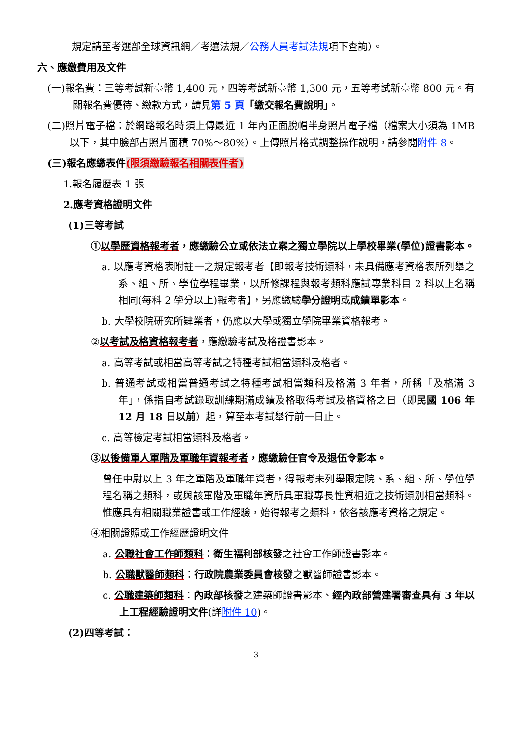規定請至考選部全球資訊網／考選法規／公務人員考試法規項下查詢）。
六、應繳費用及文件
(一)報名費：三等考試新臺幣 1,400 元，四等考試新臺幣 1,300 元，五等考試新臺幣 800 元。有關報名費優待、繳款方式，請見第 5 頁「繳交報名費說明」。
(二)照片電子檔：於網路報名時須上傳最近 1 年內正面脫帽半身照片電子檔（檔案大小須為 1MB 以下，其中臉部占照片面積 70%～80%）。上傳照片格式調整操作說明，請參閱附件 8。
(三)報名應繳表件(限須繳驗報名相關表件者)
1.報名履歷表 1 張
2.應考資格證明文件
(1)三等考試
①以學歷資格報考者，應繳驗公立或依法立案之獨立學院以上學校畢業(學位)證書影本。
a. 以應考資格表附註一之規定報考者【即報考技術類科，未具備應考資格表所列舉之系、組、所、學位學程畢業，以所修課程與報考類科應試專業科目 2 科以上名稱相同(每科 2 學分以上)報考者】，另應繳驗學分證明或成績單影本。
b. 大學校院研究所肄業者，仍應以大學或獨立學院畢業資格報考。
②以考試及格資格報考者，應繳驗考試及格證書影本。
a. 高等考試或相當高等考試之特種考試相當類科及格者。
b. 普通考試或相當普通考試之特種考試相當類科及格滿 3 年者，所稱「及格滿 3 年」，係指自考試錄取訓練期滿成績及格取得考試及格資格之日（即民國 106 年 12 月 18 日以前）起，算至本考試舉行前一日止。
c. 高等檢定考試相當類科及格者。
③以後備軍人軍階及軍職年資報考者，應繳驗任官令及退伍令影本。
曾任中尉以上 3 年之軍階及軍職年資者，得報考未列舉限定院、系、組、所、學位學程名稱之類科，或與該軍階及軍職年資所具軍職專長性質相近之技術類別相當類科。惟應具有相關職業證書或工作經驗，始得報考之類科，依各該應考資格之規定。
④相關證照或工作經歷證明文件
a. 公職社會工作師類科：衛生福利部核發之社會工作師證書影本。
b. 公職獸醫師類科：行政院農業委員會核發之獸醫師證書影本。
c. 公職建築師類科：內政部核發之建築師證書影本、經內政部營建署審查具有 3 年以上工程經驗證明文件(詳附件 10)。
(2)四等考試：
3